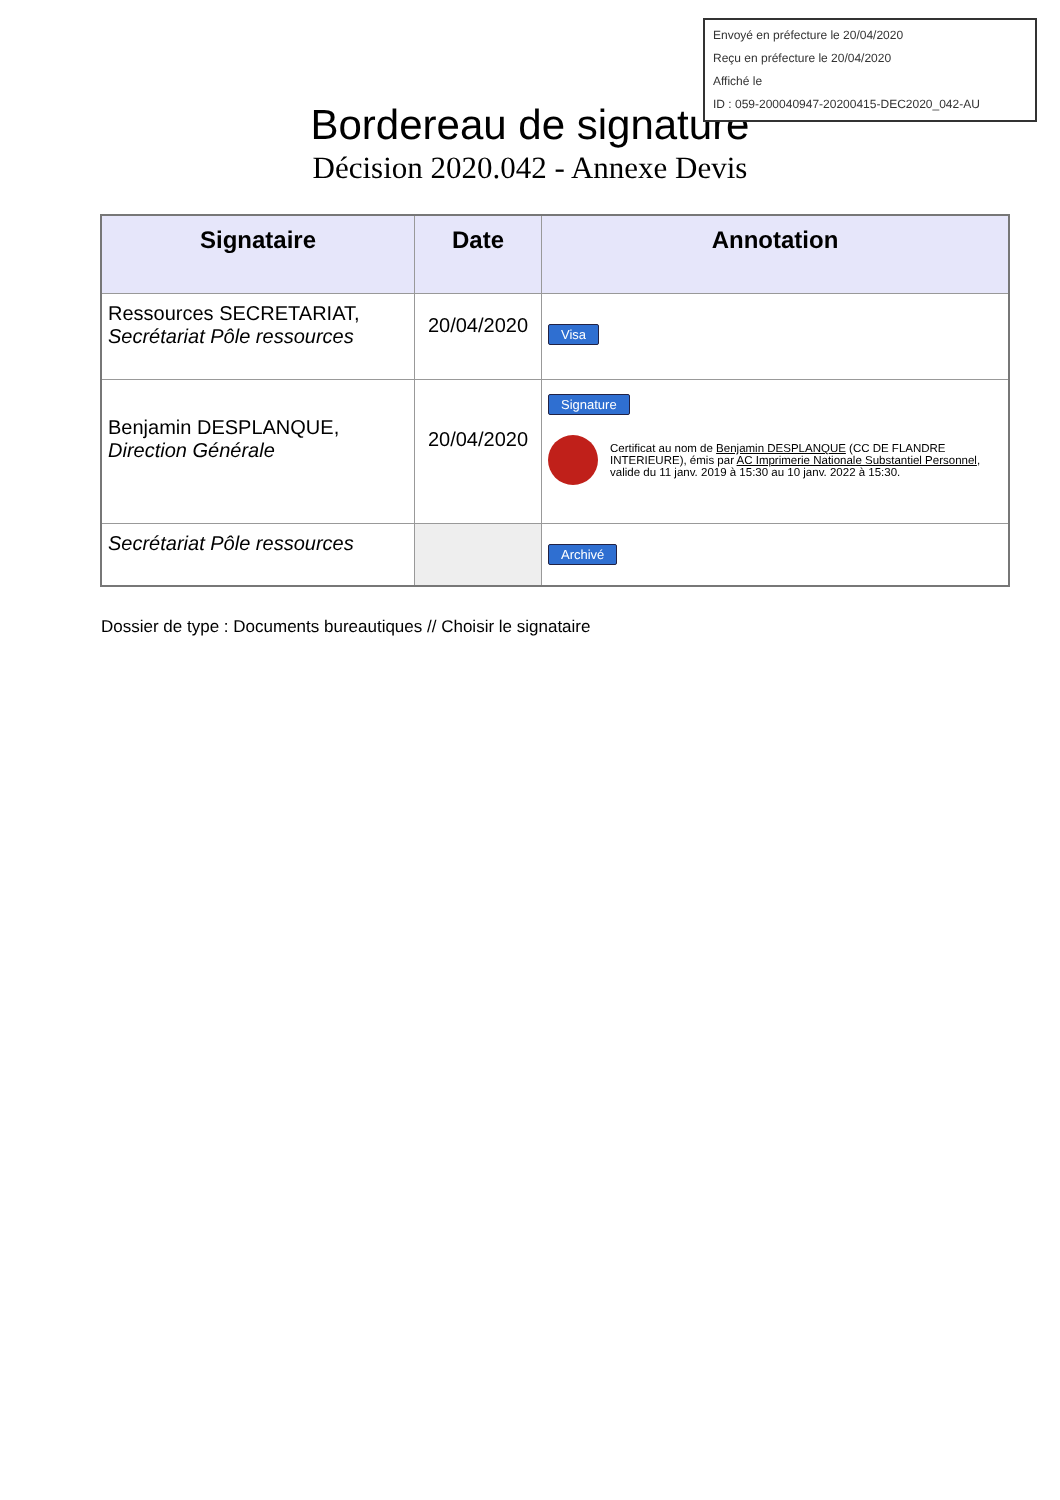Envoyé en préfecture le 20/04/2020
Reçu en préfecture le 20/04/2020
Affiché le
ID : 059-200040947-20200415-DEC2020_042-AU
Bordereau de signature
Décision 2020.042 - Annexe Devis
| Signataire | Date | Annotation |
| --- | --- | --- |
| Ressources SECRETARIAT, Secrétariat Pôle ressources | 20/04/2020 | Visa |
| Benjamin DESPLANQUE, Direction Générale | 20/04/2020 | Signature Certificat au nom de Benjamin DESPLANQUE (CC DE FLANDRE INTERIEURE), émis par AC Imprimerie Nationale Substantiel Personnel , valide du 11 janv. 2019 à 15:30 au 10 janv. 2022 à 15:30. |
| Secrétariat Pôle ressources | | Archivé |
Dossier de type : Documents bureautiques // Choisir le signataire